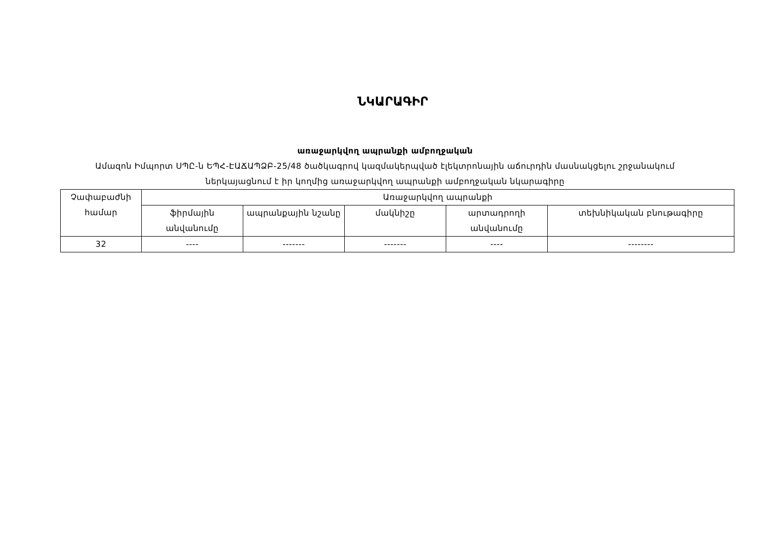ՆԿԱՐԱԳԻՐ
առաջարկվող ապրանքի ամբողջական
Ամազոն Իմպորտ ՍՊԸ-ն ԵՊՀ-ԷԱՃԱՊՁԲ-25/48 ծածկագրով կազմակերպված էլեկտրոնային աճուրդին մասնակցելու շրջանակում ներկայացնում է իր կողմից առաջարկվող ապրանքի ամբողջական նկարագիրը
| Չափաբաժնի համար | Առաջարկվող ապրանքի | | | | |
| --- | --- | --- | --- | --- | --- |
| | ֆիրմային անվանումը | ապրանքային նշանը | մակնիշը | արտադրողի անվանումը | տեխնիկական բնութագիրը |
| 32 | ---- | ------- | ------- | ---- | -------- |